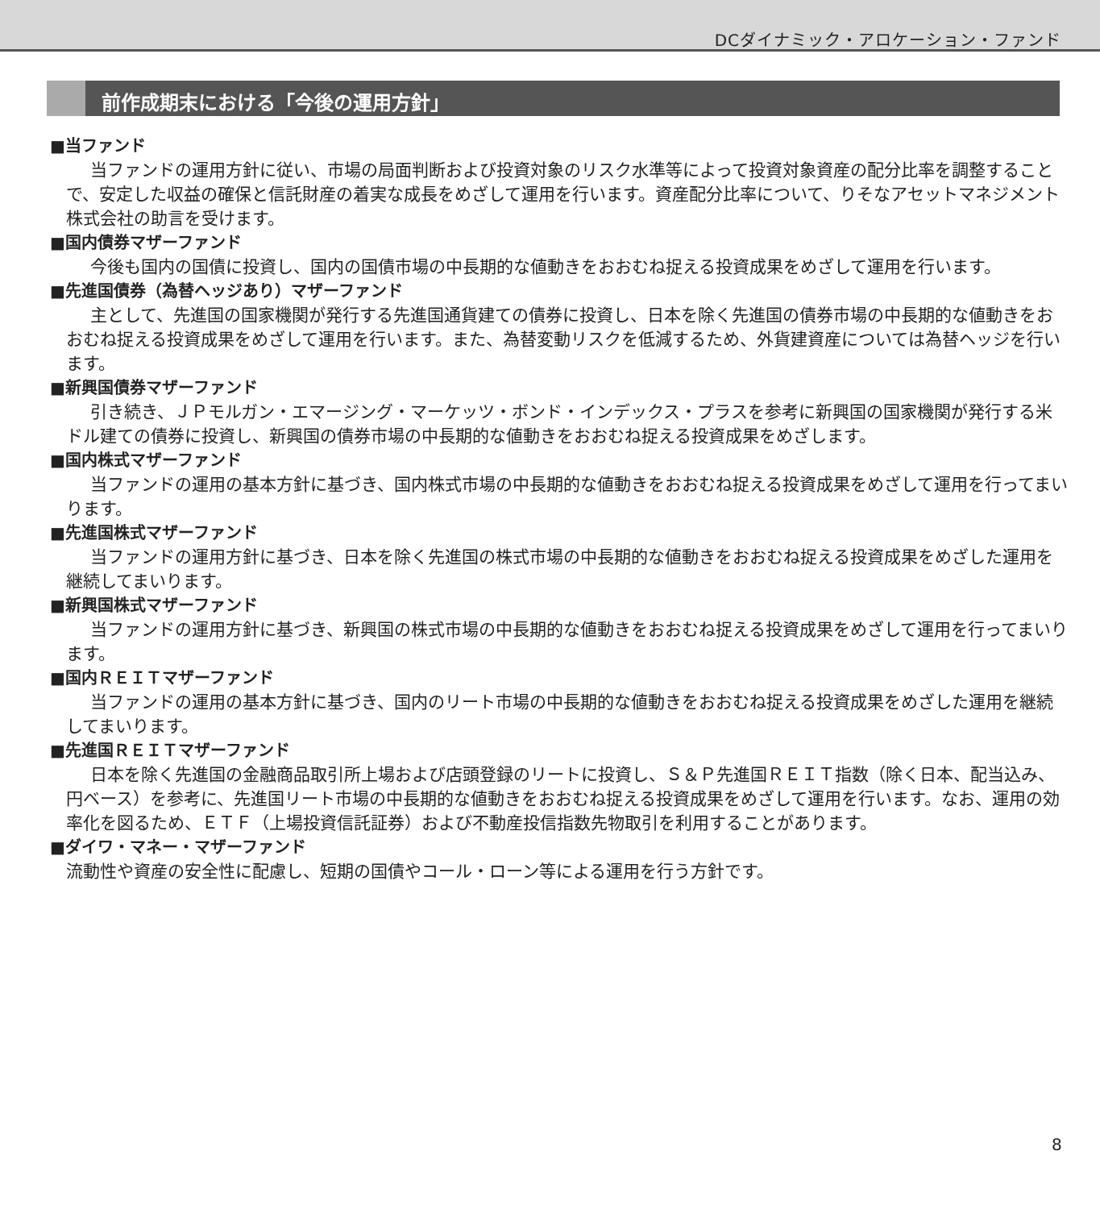DCダイナミック・アロケーション・ファンド
前作成期末における「今後の運用方針」
■当ファンド
当ファンドの運用方針に従い、市場の局面判断および投資対象のリスク水準等によって投資対象資産の配分比率を調整することで、安定した収益の確保と信託財産の着実な成長をめざして運用を行います。資産配分比率について、りそなアセットマネジメント株式会社の助言を受けます。
■国内債券マザーファンド
今後も国内の国債に投資し、国内の国債市場の中長期的な値動きをおおむね捉える投資成果をめざして運用を行います。
■先進国債券（為替ヘッジあり）マザーファンド
主として、先進国の国家機関が発行する先進国通貨建ての債券に投資し、日本を除く先進国の債券市場の中長期的な値動きをおおむね捉える投資成果をめざして運用を行います。また、為替変動リスクを低減するため、外貨建資産については為替ヘッジを行います。
■新興国債券マザーファンド
引き続き、ＪＰモルガン・エマージング・マーケッツ・ボンド・インデックス・プラスを参考に新興国の国家機関が発行する米ドル建ての債券に投資し、新興国の債券市場の中長期的な値動きをおおむね捉える投資成果をめざします。
■国内株式マザーファンド
当ファンドの運用の基本方針に基づき、国内株式市場の中長期的な値動きをおおむね捉える投資成果をめざして運用を行ってまいります。
■先進国株式マザーファンド
当ファンドの運用方針に基づき、日本を除く先進国の株式市場の中長期的な値動きをおおむね捉える投資成果をめざした運用を継続してまいります。
■新興国株式マザーファンド
当ファンドの運用方針に基づき、新興国の株式市場の中長期的な値動きをおおむね捉える投資成果をめざして運用を行ってまいります。
■国内ＲＥＩＴマザーファンド
当ファンドの運用の基本方針に基づき、国内のリート市場の中長期的な値動きをおおむね捉える投資成果をめざした運用を継続してまいります。
■先進国ＲＥＩＴマザーファンド
日本を除く先進国の金融商品取引所上場および店頭登録のリートに投資し、Ｓ＆Ｐ先進国ＲＥＩＴ指数（除く日本、配当込み、円ベース）を参考に、先進国リート市場の中長期的な値動きをおおむね捉える投資成果をめざして運用を行います。なお、運用の効率化を図るため、ＥＴＦ（上場投資信託証券）および不動産投信指数先物取引を利用することがあります。
■ダイワ・マネー・マザーファンド
流動性や資産の安全性に配慮し、短期の国債やコール・ローン等による運用を行う方針です。
8